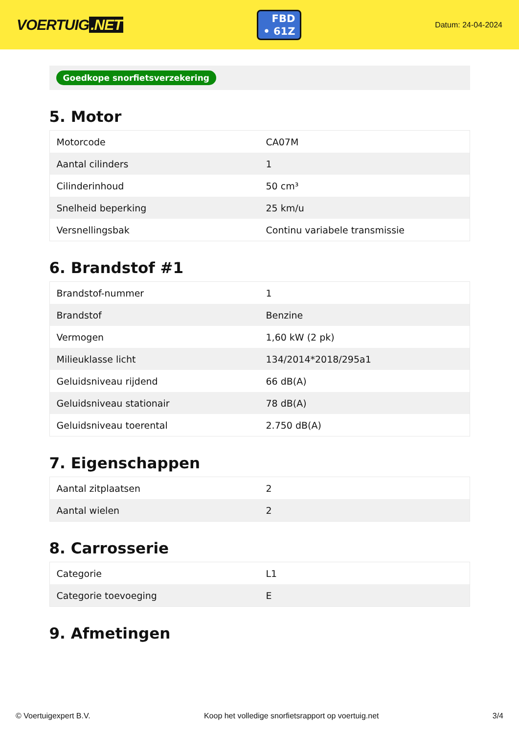VOERTUIG.NET
FBD
• 61Z
Datum: 24-04-2024
Goedkope snorfietsverzekering
5. Motor
| Motorcode | CA07M |
| Aantal cilinders | 1 |
| Cilinderinhoud | 50 cm³ |
| Snelheid beperking | 25 km/u |
| Versnellingsbak | Continu variabele transmissie |
6. Brandstof #1
| Brandstof-nummer | 1 |
| Brandstof | Benzine |
| Vermogen | 1,60 kW (2 pk) |
| Milieuklasse licht | 134/2014*2018/295a1 |
| Geluidsniveau rijdend | 66 dB(A) |
| Geluidsniveau stationair | 78 dB(A) |
| Geluidsniveau toerental | 2.750 dB(A) |
7. Eigenschappen
| Aantal zitplaatsen | 2 |
| Aantal wielen | 2 |
8. Carrosserie
| Categorie | L1 |
| Categorie toevoeging | E |
9. Afmetingen
© Voertuigexpert B.V. Koop het volledige snorfietsrapport op voertuig.net 3/4